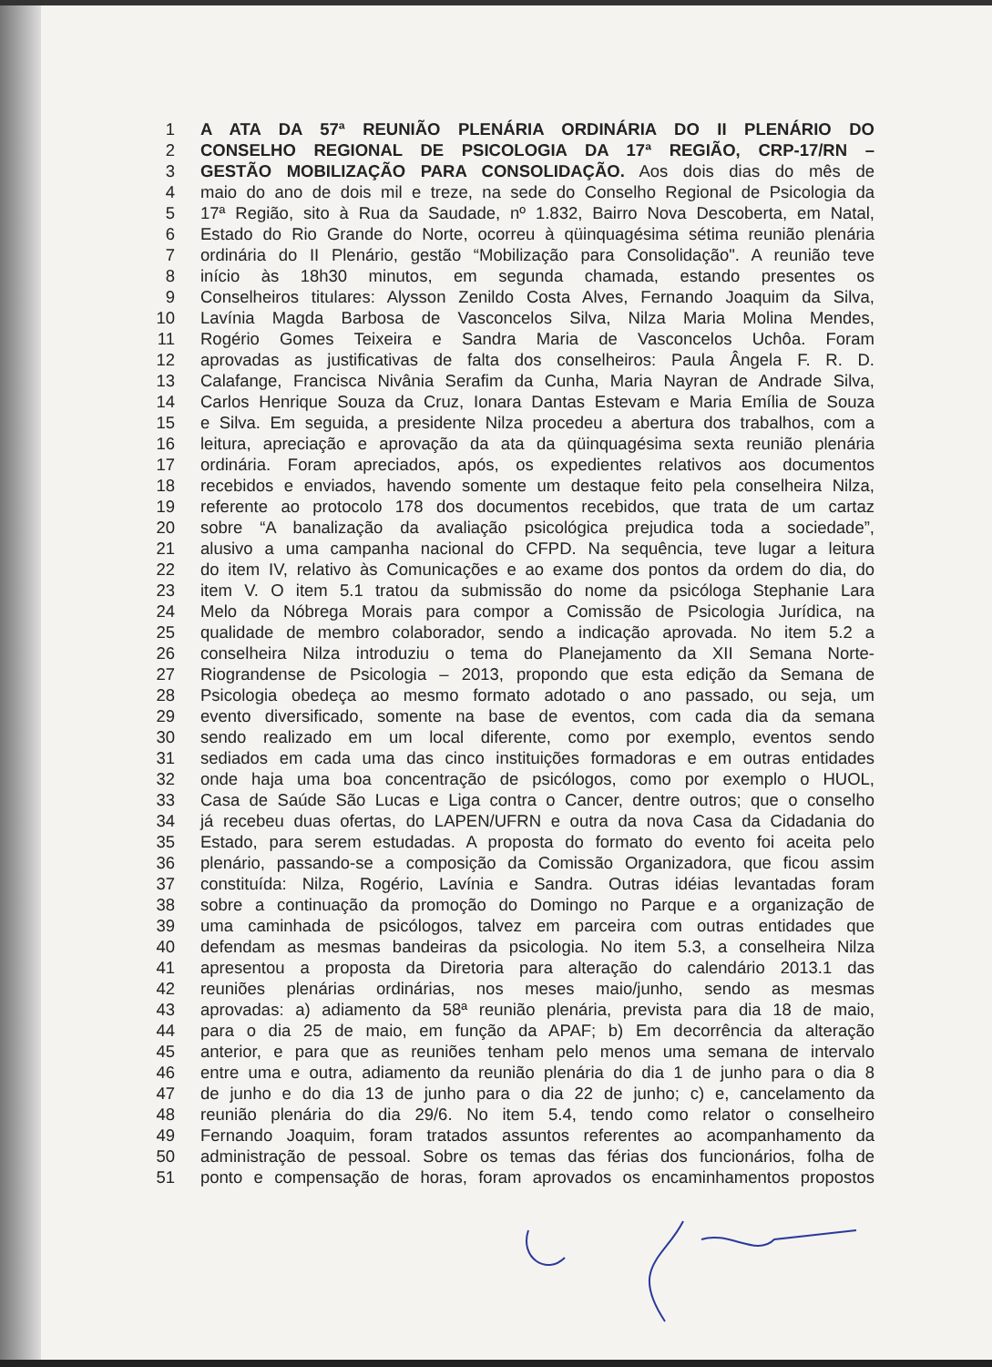1 A ATA DA 57ª REUNIÃO PLENÁRIA ORDINÁRIA DO II PLENÁRIO DO
2 CONSELHO REGIONAL DE PSICOLOGIA DA 17ª REGIÃO, CRP-17/RN –
3 GESTÃO MOBILIZAÇÃO PARA CONSOLIDAÇÃO. Aos dois dias do mês de
4 maio do ano de dois mil e treze, na sede do Conselho Regional de Psicologia da
5 17ª Região, sito à Rua da Saudade, nº 1.832, Bairro Nova Descoberta, em Natal,
6 Estado do Rio Grande do Norte, ocorreu à qüinquagésima sétima reunião plenária
7 ordinária do II Plenário, gestão “Mobilização para Consolidação". A reunião teve
8 início às 18h30 minutos, em segunda chamada, estando presentes os
9 Conselheiros titulares: Alysson Zenildo Costa Alves, Fernando Joaquim da Silva,
10 Lavínia Magda Barbosa de Vasconcelos Silva, Nilza Maria Molina Mendes,
11 Rogério Gomes Teixeira e Sandra Maria de Vasconcelos Uchôa. Foram
12 aprovadas as justificativas de falta dos conselheiros: Paula Ângela F. R. D.
13 Calafange, Francisca Nivânia Serafim da Cunha, Maria Nayran de Andrade Silva,
14 Carlos Henrique Souza da Cruz, Ionara Dantas Estevam e Maria Emília de Souza
15 e Silva. Em seguida, a presidente Nilza procedeu a abertura dos trabalhos, com a
16 leitura, apreciação e aprovação da ata da qüinquagésima sexta reunião plenária
17 ordinária. Foram apreciados, após, os expedientes relativos aos documentos
18 recebidos e enviados, havendo somente um destaque feito pela conselheira Nilza,
19 referente ao protocolo 178 dos documentos recebidos, que trata de um cartaz
20 sobre “A banalização da avaliação psicológica prejudica toda a sociedade”,
21 alusivo a uma campanha nacional do CFPD. Na sequência, teve lugar a leitura
22 do item IV, relativo às Comunicações e ao exame dos pontos da ordem do dia, do
23 item V. O item 5.1 tratou da submissão do nome da psicóloga Stephanie Lara
24 Melo da Nóbrega Morais para compor a Comissão de Psicologia Jurídica, na
25 qualidade de membro colaborador, sendo a indicação aprovada. No item 5.2 a
26 conselheira Nilza introduziu o tema do Planejamento da XII Semana Norte-
27 Riograndense de Psicologia – 2013, propondo que esta edição da Semana de
28 Psicologia obedeça ao mesmo formato adotado o ano passado, ou seja, um
29 evento diversificado, somente na base de eventos, com cada dia da semana
30 sendo realizado em um local diferente, como por exemplo, eventos sendo
31 sediados em cada uma das cinco instituições formadoras e em outras entidades
32 onde haja uma boa concentração de psicólogos, como por exemplo o HUOL,
33 Casa de Saúde São Lucas e Liga contra o Cancer, dentre outros; que o conselho
34 já recebeu duas ofertas, do LAPEN/UFRN e outra da nova Casa da Cidadania do
35 Estado, para serem estudadas. A proposta do formato do evento foi aceita pelo
36 plenário, passando-se a composição da Comissão Organizadora, que ficou assim
37 constituída: Nilza, Rogério, Lavínia e Sandra. Outras idéias levantadas foram
38 sobre a continuação da promoção do Domingo no Parque e a organização de
39 uma caminhada de psicólogos, talvez em parceira com outras entidades que
40 defendam as mesmas bandeiras da psicologia. No item 5.3, a conselheira Nilza
41 apresentou a proposta da Diretoria para alteração do calendário 2013.1 das
42 reuniões plenárias ordinárias, nos meses maio/junho, sendo as mesmas
43 aprovadas: a) adiamento da 58ª reunião plenária, prevista para dia 18 de maio,
44 para o dia 25 de maio, em função da APAF; b) Em decorrência da alteração
45 anterior, e para que as reuniões tenham pelo menos uma semana de intervalo
46 entre uma e outra, adiamento da reunião plenária do dia 1 de junho para o dia 8
47 de junho e do dia 13 de junho para o dia 22 de junho; c) e, cancelamento da
48 reunião plenária do dia 29/6. No item 5.4, tendo como relator o conselheiro
49 Fernando Joaquim, foram tratados assuntos referentes ao acompanhamento da
50 administração de pessoal. Sobre os temas das férias dos funcionários, folha de
51 ponto e compensação de horas, foram aprovados os encaminhamentos propostos